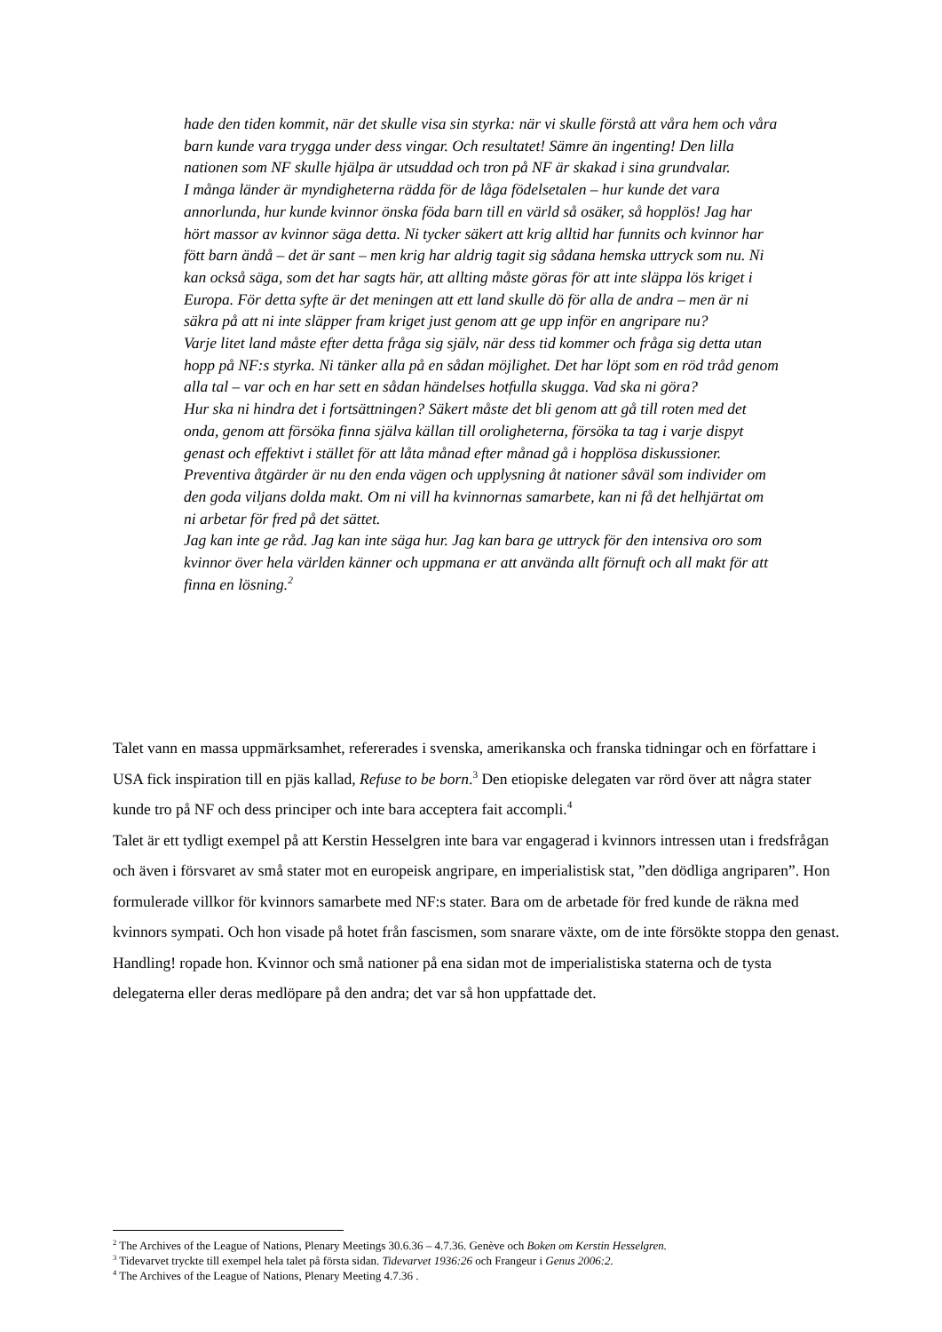hade den tiden kommit, när det skulle visa sin styrka: när vi skulle förstå att våra hem och våra barn kunde vara trygga under dess vingar. Och resultatet! Sämre än ingenting! Den lilla nationen som NF skulle hjälpa är utsuddad och tron på NF är skakad i sina grundvalar.
I många länder är myndigheterna rädda för de låga födelsetalen – hur kunde det vara annorlunda, hur kunde kvinnor önska föda barn till en värld så osäker, så hopplös! Jag har hört massor av kvinnor säga detta. Ni tycker säkert att krig alltid har funnits och kvinnor har fött barn ändå – det är sant – men krig har aldrig tagit sig sådana hemska uttryck som nu. Ni kan också säga, som det har sagts här, att allting måste göras för att inte släppa lös kriget i Europa. För detta syfte är det meningen att ett land skulle dö för alla de andra – men är ni säkra på att ni inte släpper fram kriget just genom att ge upp inför en angripare nu?
Varje litet land måste efter detta fråga sig själv, när dess tid kommer och fråga sig detta utan hopp på NF:s styrka. Ni tänker alla på en sådan möjlighet. Det har löpt som en röd tråd genom alla tal – var och en har sett en sådan händelses hotfulla skugga. Vad ska ni göra?
Hur ska ni hindra det i fortsättningen? Säkert måste det bli genom att gå till roten med det onda, genom att försöka finna själva källan till oroligheterna, försöka ta tag i varje dispyt genast och effektivt i stället för att låta månad efter månad gå i hopplösa diskussioner.
Preventiva åtgärder är nu den enda vägen och upplysning åt nationer såväl som individer om den goda viljans dolda makt. Om ni vill ha kvinnornas samarbete, kan ni få det helhjärtat om ni arbetar för fred på det sättet.
Jag kan inte ge råd. Jag kan inte säga hur. Jag kan bara ge uttryck för den intensiva oro som kvinnor över hela världen känner och uppmana er att använda allt förnuft och all makt för att finna en lösning.<sup>2</sup>
Talet vann en massa uppmärksamhet, refererades i svenska, amerikanska och franska tidningar och en författare i USA fick inspiration till en pjäs kallad, Refuse to be born.<sup>3</sup> Den etiopiske delegaten var rörd över att några stater kunde tro på NF och dess principer och inte bara acceptera fait accompli.<sup>4</sup>
Talet är ett tydligt exempel på att Kerstin Hesselgren inte bara var engagerad i kvinnors intressen utan i fredsfrågan och även i försvaret av små stater mot en europeisk angripare, en imperialistisk stat, ”den dödliga angriparen”. Hon formulerade villkor för kvinnors samarbete med NF:s stater. Bara om de arbetade för fred kunde de räkna med kvinnors sympati. Och hon visade på hotet från fascismen, som snarare växte, om de inte försökte stoppa den genast. Handling! ropade hon. Kvinnor och små nationer på ena sidan mot de imperialistiska staterna och de tysta delegaterna eller deras medlöpare på den andra; det var så hon uppfattade det.
<sup>2</sup> The Archives of the League of Nations, Plenary Meetings 30.6.36 – 4.7.36. Genève och Boken om Kerstin Hesselgren.
<sup>3</sup> Tidevarvet tryckte till exempel hela talet på första sidan. Tidevarvet 1936:26 och Frangeur i Genus 2006:2.
<sup>4</sup> The Archives of the League of Nations, Plenary Meeting 4.7.36 .